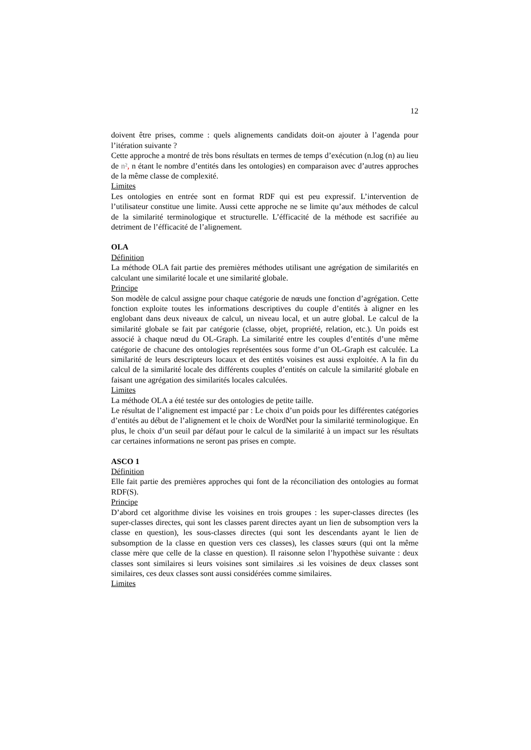12
doivent être prises, comme : quels alignements candidats doit-on ajouter à l’agenda pour l’itération suivante ?
Cette approche a montré de très bons résultats en termes de temps d’exécution (n.log (n) au lieu de n², n étant le nombre d’entités dans les ontologies) en comparaison avec d’autres approches de la même classe de complexité.
Limites
Les ontologies en entrée sont en format RDF qui est peu expressif. L’intervention de l’utilisateur constitue une limite. Aussi cette approche ne se limite qu’aux méthodes de calcul de la similarité terminologique et structurelle. L’éfficacité de la méthode est sacrifiée au detriment de l’éfficacité de l’alignement.
OLA
Définition
La méthode OLA fait partie des premières méthodes utilisant une agrégation de similarités en calculant une similarité locale et une similarité globale.
Principe
Son modèle de calcul assigne pour chaque catégorie de nœuds une fonction d’agrégation. Cette fonction exploite toutes les informations descriptives du couple d’entités à aligner en les englobant dans deux niveaux de calcul, un niveau local, et un autre global. Le calcul de la similarité globale se fait par catégorie (classe, objet, propriété, relation, etc.). Un poids est associé à chaque nœud du OL-Graph. La similarité entre les couples d’entités d’une même catégorie de chacune des ontologies représentées sous forme d’un OL-Graph est calculée. La similarité de leurs descripteurs locaux et des entités voisines est aussi exploitée. A la fin du calcul de la similarité locale des différents couples d’entités on calcule la similarité globale en faisant une agrégation des similarités locales calculées.
Limites
La méthode OLA a été testée sur des ontologies de petite taille.
Le résultat de l’alignement est impacté par : Le choix d’un poids pour les différentes catégories d’entités au début de l’alignement et le choix de WordNet pour la similarité terminologique. En plus, le choix d’un seuil par défaut pour le calcul de la similarité à un impact sur les résultats car certaines informations ne seront pas prises en compte.
ASCO 1
Définition
Elle fait partie des premières approches qui font de la réconciliation des ontologies au format RDF(S).
Principe
D’abord cet algorithme divise les voisines en trois groupes : les super-classes directes (les super-classes directes, qui sont les classes parent directes ayant un lien de subsomption vers la classe en question), les sous-classes directes (qui sont les descendants ayant le lien de subsomption de la classe en question vers ces classes), les classes sœurs (qui ont la même classe mère que celle de la classe en question). Il raisonne selon l’hypothèse suivante : deux classes sont similaires si leurs voisines sont similaires .si les voisines de deux classes sont similaires, ces deux classes sont aussi considérées comme similaires.
Limites